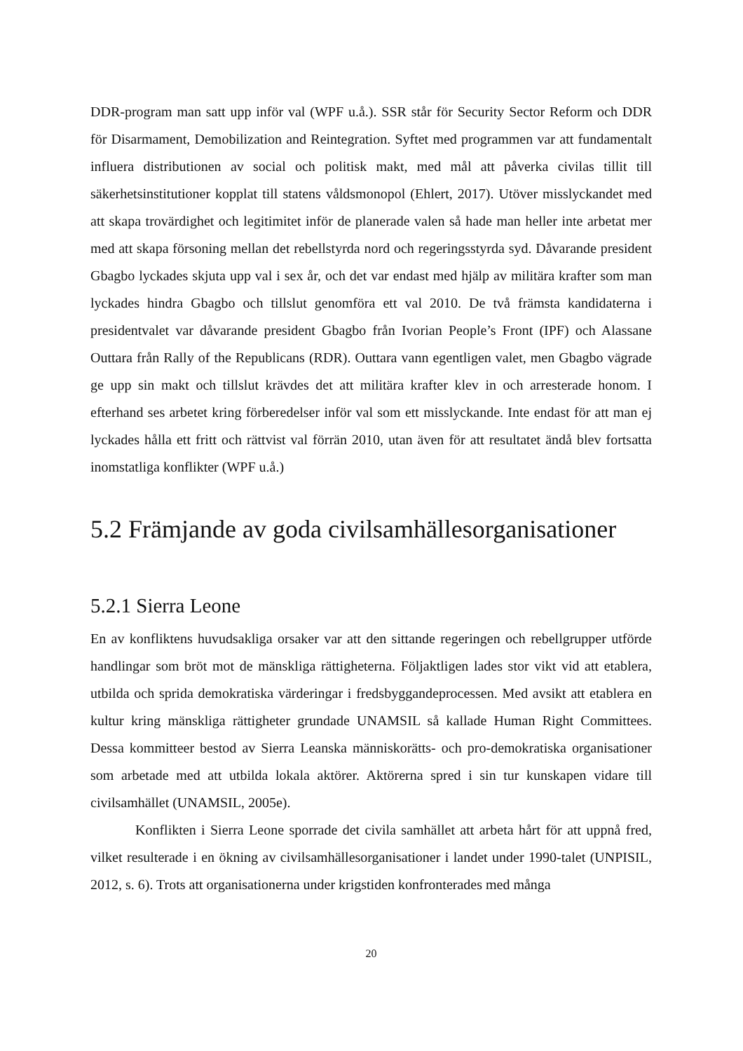DDR-program man satt upp inför val (WPF u.å.). SSR står för Security Sector Reform och DDR för Disarmament, Demobilization and Reintegration. Syftet med programmen var att fundamentalt influera distributionen av social och politisk makt, med mål att påverka civilas tillit till säkerhetsinstitutioner kopplat till statens våldsmonopol (Ehlert, 2017). Utöver misslyckandet med att skapa trovärdighet och legitimitet inför de planerade valen så hade man heller inte arbetat mer med att skapa försoning mellan det rebellstyrda nord och regeringsstyrda syd. Dåvarande president Gbagbo lyckades skjuta upp val i sex år, och det var endast med hjälp av militära krafter som man lyckades hindra Gbagbo och tillslut genomföra ett val 2010. De två främsta kandidaterna i presidentvalet var dåvarande president Gbagbo från Ivorian People’s Front (IPF) och Alassane Outtara från Rally of the Republicans (RDR). Outtara vann egentligen valet, men Gbagbo vägrade ge upp sin makt och tillslut krävdes det att militära krafter klev in och arresterade honom. I efterhand ses arbetet kring förberedelser inför val som ett misslyckande. Inte endast för att man ej lyckades hålla ett fritt och rättvist val förrän 2010, utan även för att resultatet ändå blev fortsatta inomstatliga konflikter (WPF u.å.)
5.2 Främjande av goda civilsamhällesorganisationer
5.2.1 Sierra Leone
En av konfliktens huvudsakliga orsaker var att den sittande regeringen och rebellgrupper utförde handlingar som bröt mot de mänskliga rättigheterna. Följaktligen lades stor vikt vid att etablera, utbilda och sprida demokratiska värderingar i fredsbyggandeprocessen. Med avsikt att etablera en kultur kring mänskliga rättigheter grundade UNAMSIL så kallade Human Right Committees. Dessa kommitteer bestod av Sierra Leanska människorätts- och pro-demokratiska organisationer som arbetade med att utbilda lokala aktörer. Aktörerna spred i sin tur kunskapen vidare till civilsamhället (UNAMSIL, 2005e).
Konflikten i Sierra Leone sporrade det civila samhället att arbeta hårt för att uppnå fred, vilket resulterade i en ökning av civilsamhällesorganisationer i landet under 1990-talet (UNPISIL, 2012, s. 6). Trots att organisationerna under krigstiden konfronterades med många
20